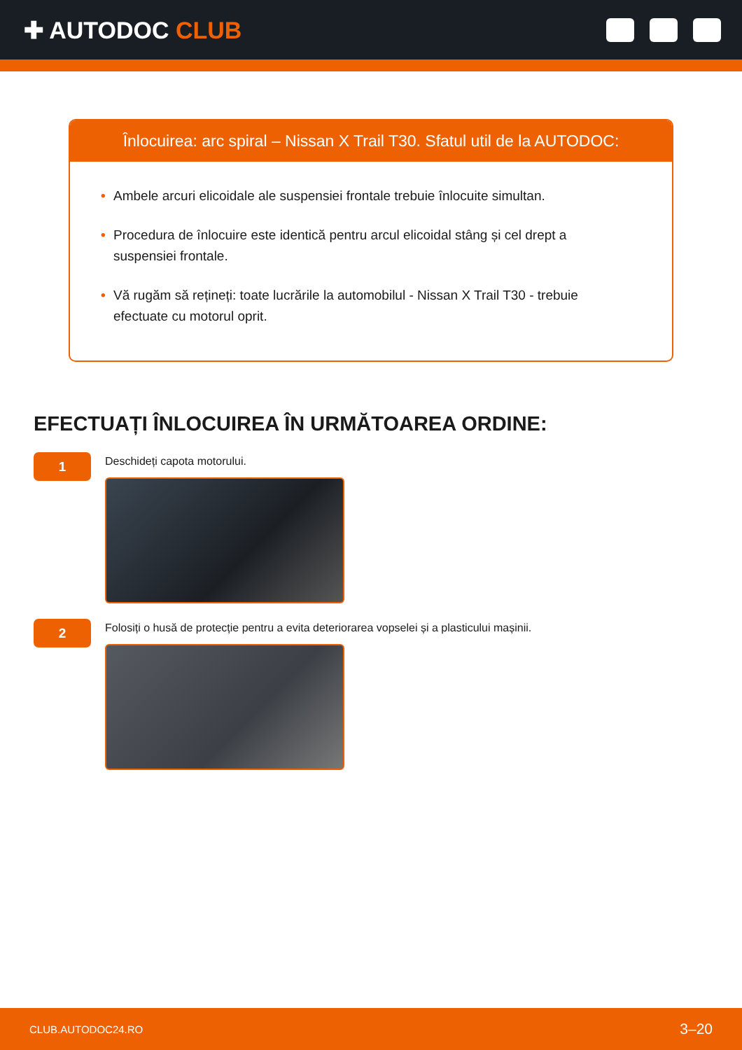✚ AUTODOC CLUB
Înlocuirea: arc spiral – Nissan X Trail T30. Sfatul util de la AUTODOC:
• Ambele arcuri elicoidale ale suspensiei frontale trebuie înlocuite simultan.
• Procedura de înlocuire este identică pentru arcul elicoidal stâng și cel drept a suspensiei frontale.
• Vă rugăm să rețineți: toate lucrările la automobilul - Nissan X Trail T30 - trebuie efectuate cu motorul oprit.
EFECTUAȚI ÎNLOCUIREA ÎN URMĂTOAREA ORDINE:
1
Deschideți capota motorului.
2
Folosiți o husă de protecție pentru a evita deteriorarea vopselei și a plasticului mașinii.
CLUB.AUTODOC24.RO 3–20